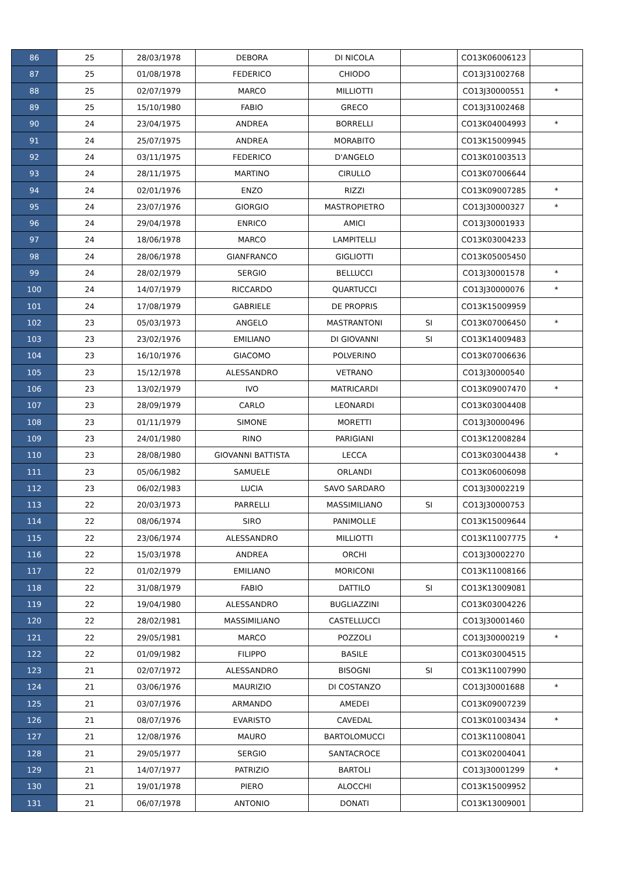| 86 | 25 | 28/03/1978 | DEBORA | DI NICOLA | | CO13K06006123 | |
| 87 | 25 | 01/08/1978 | FEDERICO | CHIODO | | CO13J31002768 | |
| 88 | 25 | 02/07/1979 | MARCO | MILLIOTTI | | CO13J30000551 | * |
| 89 | 25 | 15/10/1980 | FABIO | GRECO | | CO13J31002468 | |
| 90 | 24 | 23/04/1975 | ANDREA | BORRELLI | | CO13K04004993 | * |
| 91 | 24 | 25/07/1975 | ANDREA | MORABITO | | CO13K15009945 | |
| 92 | 24 | 03/11/1975 | FEDERICO | D'ANGELO | | CO13K01003513 | |
| 93 | 24 | 28/11/1975 | MARTINO | CIRULLO | | CO13K07006644 | |
| 94 | 24 | 02/01/1976 | ENZO | RIZZI | | CO13K09007285 | * |
| 95 | 24 | 23/07/1976 | GIORGIO | MASTROPIETRO | | CO13J30000327 | * |
| 96 | 24 | 29/04/1978 | ENRICO | AMICI | | CO13J30001933 | |
| 97 | 24 | 18/06/1978 | MARCO | LAMPITELLI | | CO13K03004233 | |
| 98 | 24 | 28/06/1978 | GIANFRANCO | GIGLIOTTI | | CO13K05005450 | |
| 99 | 24 | 28/02/1979 | SERGIO | BELLUCCI | | CO13J30001578 | * |
| 100 | 24 | 14/07/1979 | RICCARDO | QUARTUCCI | | CO13J30000076 | * |
| 101 | 24 | 17/08/1979 | GABRIELE | DE PROPRIS | | CO13K15009959 | |
| 102 | 23 | 05/03/1973 | ANGELO | MASTRANTONI | SI | CO13K07006450 | * |
| 103 | 23 | 23/02/1976 | EMILIANO | DI GIOVANNI | SI | CO13K14009483 | |
| 104 | 23 | 16/10/1976 | GIACOMO | POLVERINO | | CO13K07006636 | |
| 105 | 23 | 15/12/1978 | ALESSANDRO | VETRANO | | CO13J30000540 | |
| 106 | 23 | 13/02/1979 | IVO | MATRICARDI | | CO13K09007470 | * |
| 107 | 23 | 28/09/1979 | CARLO | LEONARDI | | CO13K03004408 | |
| 108 | 23 | 01/11/1979 | SIMONE | MORETTI | | CO13J30000496 | |
| 109 | 23 | 24/01/1980 | RINO | PARIGIANI | | CO13K12008284 | |
| 110 | 23 | 28/08/1980 | GIOVANNI BATTISTA | LECCA | | CO13K03004438 | * |
| 111 | 23 | 05/06/1982 | SAMUELE | ORLANDI | | CO13K06006098 | |
| 112 | 23 | 06/02/1983 | LUCIA | SAVO SARDARO | | CO13J30002219 | |
| 113 | 22 | 20/03/1973 | PARRELLI | MASSIMILIANO | SI | CO13J30000753 | |
| 114 | 22 | 08/06/1974 | SIRO | PANIMOLLE | | CO13K15009644 | |
| 115 | 22 | 23/06/1974 | ALESSANDRO | MILLIOTTI | | CO13K11007775 | * |
| 116 | 22 | 15/03/1978 | ANDREA | ORCHI | | CO13J30002270 | |
| 117 | 22 | 01/02/1979 | EMILIANO | MORICONI | | CO13K11008166 | |
| 118 | 22 | 31/08/1979 | FABIO | DATTILO | SI | CO13K13009081 | |
| 119 | 22 | 19/04/1980 | ALESSANDRO | BUGLIAZZINI | | CO13K03004226 | |
| 120 | 22 | 28/02/1981 | MASSIMILIANO | CASTELLUCCI | | CO13J30001460 | |
| 121 | 22 | 29/05/1981 | MARCO | POZZOLI | | CO13J30000219 | * |
| 122 | 22 | 01/09/1982 | FILIPPO | BASILE | | CO13K03004515 | |
| 123 | 21 | 02/07/1972 | ALESSANDRO | BISOGNI | SI | CO13K11007990 | |
| 124 | 21 | 03/06/1976 | MAURIZIO | DI COSTANZO | | CO13J30001688 | * |
| 125 | 21 | 03/07/1976 | ARMANDO | AMEDEI | | CO13K09007239 | |
| 126 | 21 | 08/07/1976 | EVARISTO | CAVEDAL | | CO13K01003434 | * |
| 127 | 21 | 12/08/1976 | MAURO | BARTOLOMUCCI | | CO13K11008041 | |
| 128 | 21 | 29/05/1977 | SERGIO | SANTACROCE | | CO13K02004041 | |
| 129 | 21 | 14/07/1977 | PATRIZIO | BARTOLI | | CO13J30001299 | * |
| 130 | 21 | 19/01/1978 | PIERO | ALOCCHI | | CO13K15009952 | |
| 131 | 21 | 06/07/1978 | ANTONIO | DONATI | | CO13K13009001 | |